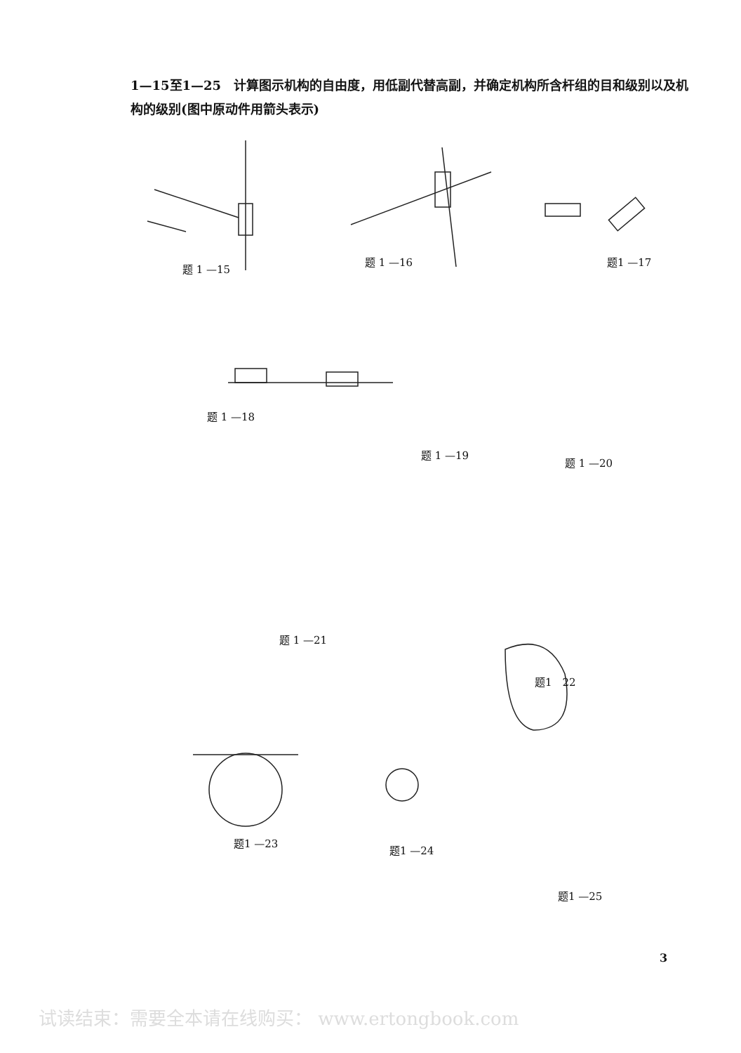1—15至1—25　计算图示机构的自由度，用低副代替高副，并确定机构所含杆组的目和级别以及机构的级别(图中原动件用箭头表示)
题 1 —15
题 1 —16 题1 —17
题 1 —18
题 1 —19
题 1 —20
题 1 —21
题1　22
题1 —23
题1 —24
题1 —25
3
试读结束：需要全本请在线购买： www.ertongbook.com